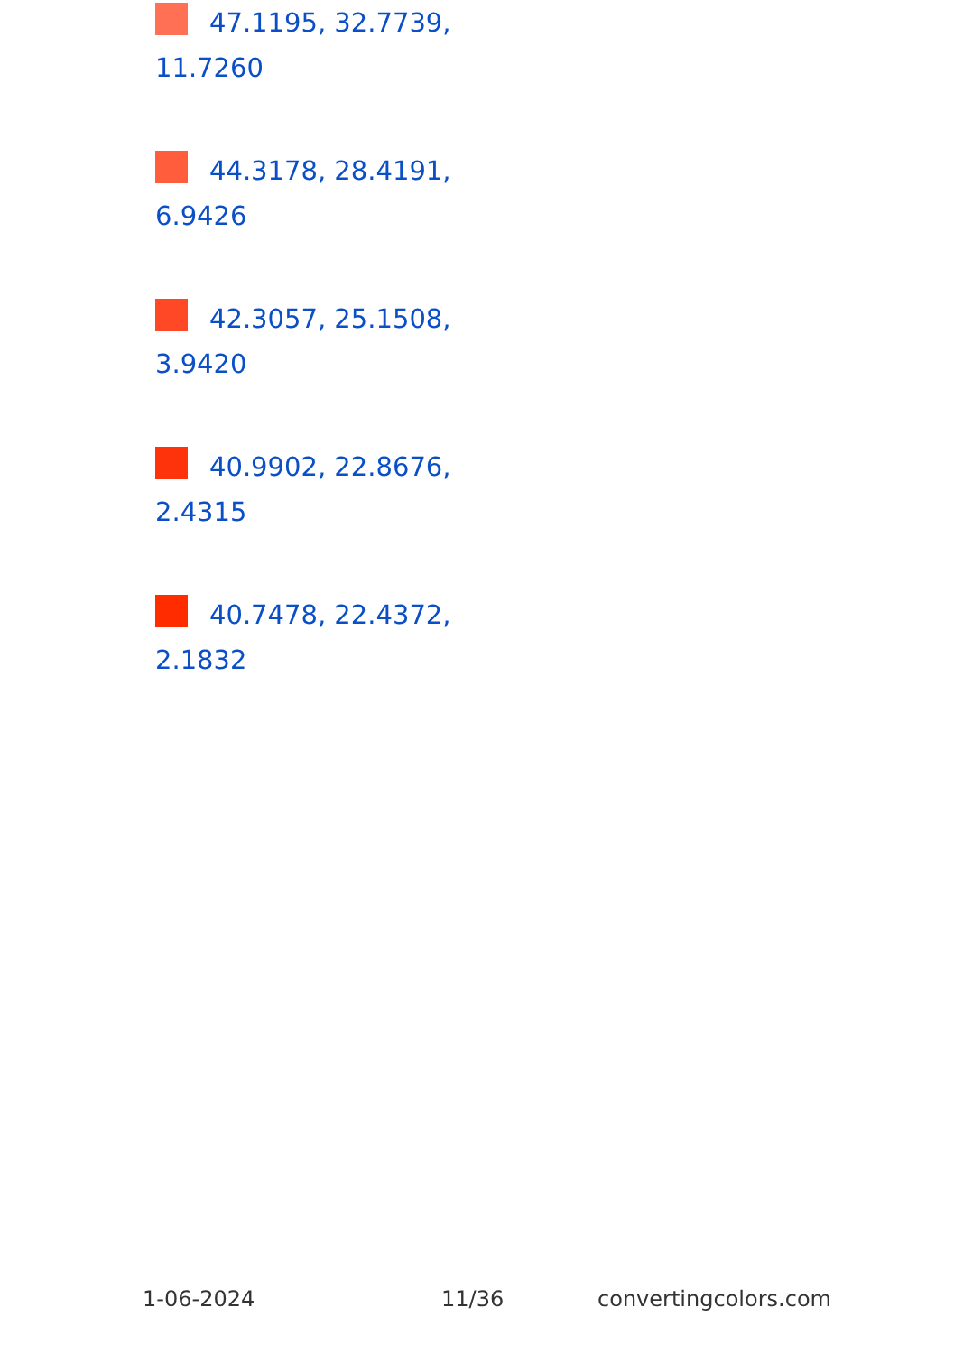47.1195, 32.7739, 11.7260
44.3178, 28.4191, 6.9426
42.3057, 25.1508, 3.9420
40.9902, 22.8676, 2.4315
40.7478, 22.4372, 2.1832
1-06-2024 11/36 convertingcolors.com